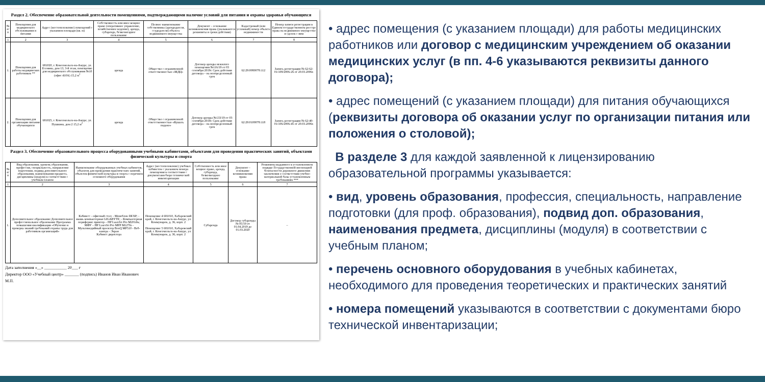Раздел 2. Обеспечение образовательной деятельности помещениями, подтверждающими наличие условий для питания и охраны здоровья обучающихся
| № п/п | Помещения для медицинского обслуживания и питания | Адрес (местоположение) помещений с указанием площади (кв. м) | Собственность или иное вещное право (оперативное управление, хозяйственное ведение), аренда, субаренда, безвозмездное пользование | Полное наименование собственника (арендодателя, ссудодателя) объекта недвижимого имущества | Документ – основание возникновения права (указываются реквизиты и сроки действия) | Кадастровый (или условный) номер объекта недвижимости | Номер записи регистрации в Едином государственном реестре права на недвижимое имущество и сделок с ним |
| --- | --- | --- | --- | --- | --- | --- | --- |
| 1 | 2 | 3 | 4 | 5 | 6 | 7 | 8 |
| 1. | Помещения для работы медицинских работников ** | 681020, г. Комсомольск-на-Амуре, ул. Есенина, дом 13, 3-й этаж, помещение для медицинского обслуживания №10 (офис 410А) 15,2 м<sup>2</sup> | аренда | Общество с ограниченной ответственностью «МДЦ» | Договор аренды нежилого помещения №116/19 от 03 сентября 2019г. Срок действия договора – на неопределенный срок | 62:29:0080078:112 | Запись регистрации № 62-62-01/109/2006-26 от 20.03.2006г. |
| 2. | Помещения для организации питания обучающихся | 681025, г. Комсомольск-на-Амуре, ул. Пушкина, дом 2 15,2 м<sup>2</sup> | аренда | Общество с ограниченной ответственностью «Кушать подано» | Договор аренды №133/19 от 03 сентября 2019г. Срок действия договора – на неопределенный срок | 62:29:0100078:118 | Запись регистрации № 62-40-01/106/2006-45 от 20.03.2006г. |
Раздел 3. Обеспечение образовательного процесса оборудованными учебными кабинетами, объектами для проведения практических занятий, объектами физической культуры и спорта
| № п/п | Вид образования, уровень образования, профессия, специальность, направление подготовки, подвид дополнительного образования, наименования предмета, дисциплины (модуля) в соответствии с учебным планом | Наименование оборудованных учебных кабинетов, объектов для проведения практических занятий, объектов физической культуры и спорта с перечнем основного оборудования | Адрес (местоположение) учебных кабинетов с указанием номера помещения в соответствии с документами бюро технической инвентаризации | Собственность или иное вещное право, аренда, субаренда, безвозмездное пользование | Документ – основание возникновения права | Реквизиты выданного в установленном порядке Государственной инспекцией безопасности дорожного движения заключения о соответствии учебно-материальной базы установленным требованиям *** |
| --- | --- | --- | --- | --- | --- | --- |
| 1 | 2 | 3 | 4 | 5 | 6 | 7 |
| 1. | Дополнительное образование Дополнительное профессиональное образование Программа повышения квалификации «Обучение и проверка знаний требований охраны труда для работников организаций» | Кабинет: - офисный стол; - Моноблок DEXP; - мышь компьютерная GIGABYTE; - Компьютерная периферия: принтер – HP LaserJet Pro M201dw, МФУ – HP LaserJet Pro MFP M127fn - Мультимедийный проектор BenQ MP510 - Веб-камера - Экран Кабинет директора | Помещение 4 681010, Хабаровский край, г. Комсомольск-на-Амуре, ул. Коммунаров, д. 36, корп. 2 Помещение 5 681010, Хабаровский край, г. Комсомольск-на-Амуре, ул. Коммунаров, д. 36, корп. 2 | Субаренда | Договор субаренды № 05/19 от 01.04.2019 до 01.03.2020 | – |
Дата заполнения «__» ___________ 20___ г
Директор ООО «Учебный центр» _______ (подпись) Иванов Иван Иванович
М.П.
• адрес помещения (с указанием площади) для работы медицинских работников или договор с медицинским учреждением об оказании медицинских услуг (в пп. 4-6 указываются реквизиты данного договора);
• адрес помещений (с указанием площади) для питания обучающихся (реквизиты договора об оказании услуг по организации питания или положения о столовой);
В разделе 3 для каждой заявленной к лицензированию образовательной программы указывается:
• вид, уровень образования, профессия, специальность, направление подготовки (для проф. образования), подвид доп. образования, наименования предмета, дисциплины (модуля) в соответствии с учебным планом;
• перечень основного оборудования в учебных кабинетах, необходимого для проведения теоретических и практических занятий
• номера помещений указываются в соответствии с документами бюро технической инвентаризации;